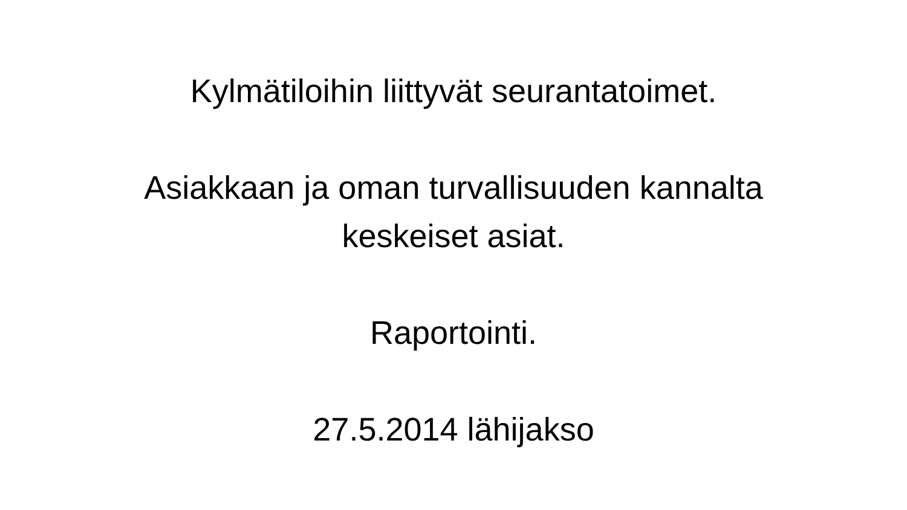Kylmätiloihin liittyvät seurantatoimet.
Asiakkaan ja oman turvallisuuden kannalta
keskeiset asiat.
Raportointi.
27.5.2014 lähijakso